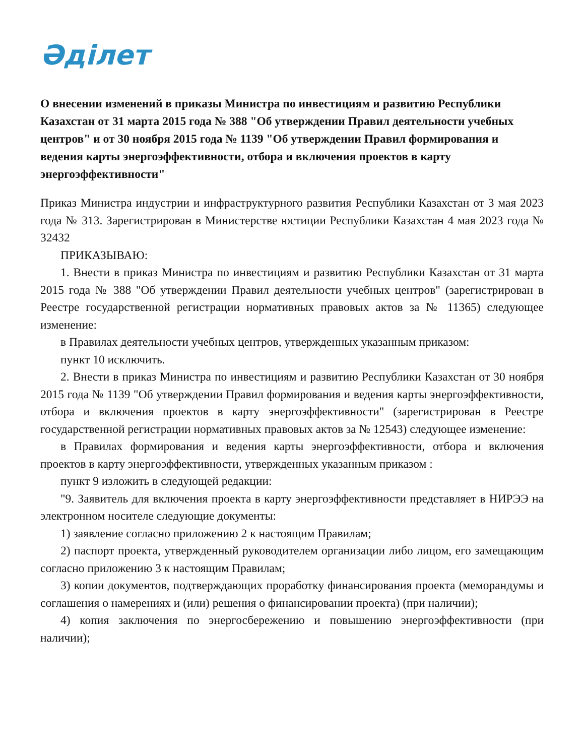Әділет
О внесении изменений в приказы Министра по инвестициям и развитию Республики Казахстан от 31 марта 2015 года № 388 "Об утверждении Правил деятельности учебных центров" и от 30 ноября 2015 года № 1139 "Об утверждении Правил формирования и ведения карты энергоэффективности, отбора и включения проектов в карту энергоэффективности"
Приказ Министра индустрии и инфраструктурного развития Республики Казахстан от 3 мая 2023 года № 313. Зарегистрирован в Министерстве юстиции Республики Казахстан 4 мая 2023 года № 32432
ПРИКАЗЫВАЮ:
1. Внести в приказ Министра по инвестициям и развитию Республики Казахстан от 31 марта 2015 года № 388 "Об утверждении Правил деятельности учебных центров" (зарегистрирован в Реестре государственной регистрации нормативных правовых актов за № 11365) следующее изменение:
в Правилах деятельности учебных центров, утвержденных указанным приказом:
пункт 10 исключить.
2. Внести в приказ Министра по инвестициям и развитию Республики Казахстан от 30 ноября 2015 года № 1139 "Об утверждении Правил формирования и ведения карты энергоэффективности, отбора и включения проектов в карту энергоэффективности" (зарегистрирован в Реестре государственной регистрации нормативных правовых актов за № 12543) следующее изменение:
в Правилах формирования и ведения карты энергоэффективности, отбора и включения проектов в карту энергоэффективности, утвержденных указанным приказом :
пункт 9 изложить в следующей редакции:
"9. Заявитель для включения проекта в карту энергоэффективности представляет в НИРЭЭ на электронном носителе следующие документы:
1) заявление согласно приложению 2 к настоящим Правилам;
2) паспорт проекта, утвержденный руководителем организации либо лицом, его замещающим согласно приложению 3 к настоящим Правилам;
3) копии документов, подтверждающих проработку финансирования проекта (меморандумы и соглашения о намерениях и (или) решения о финансировании проекта) (при наличии);
4) копия заключения по энергосбережению и повышению энергоэффективности (при наличии);